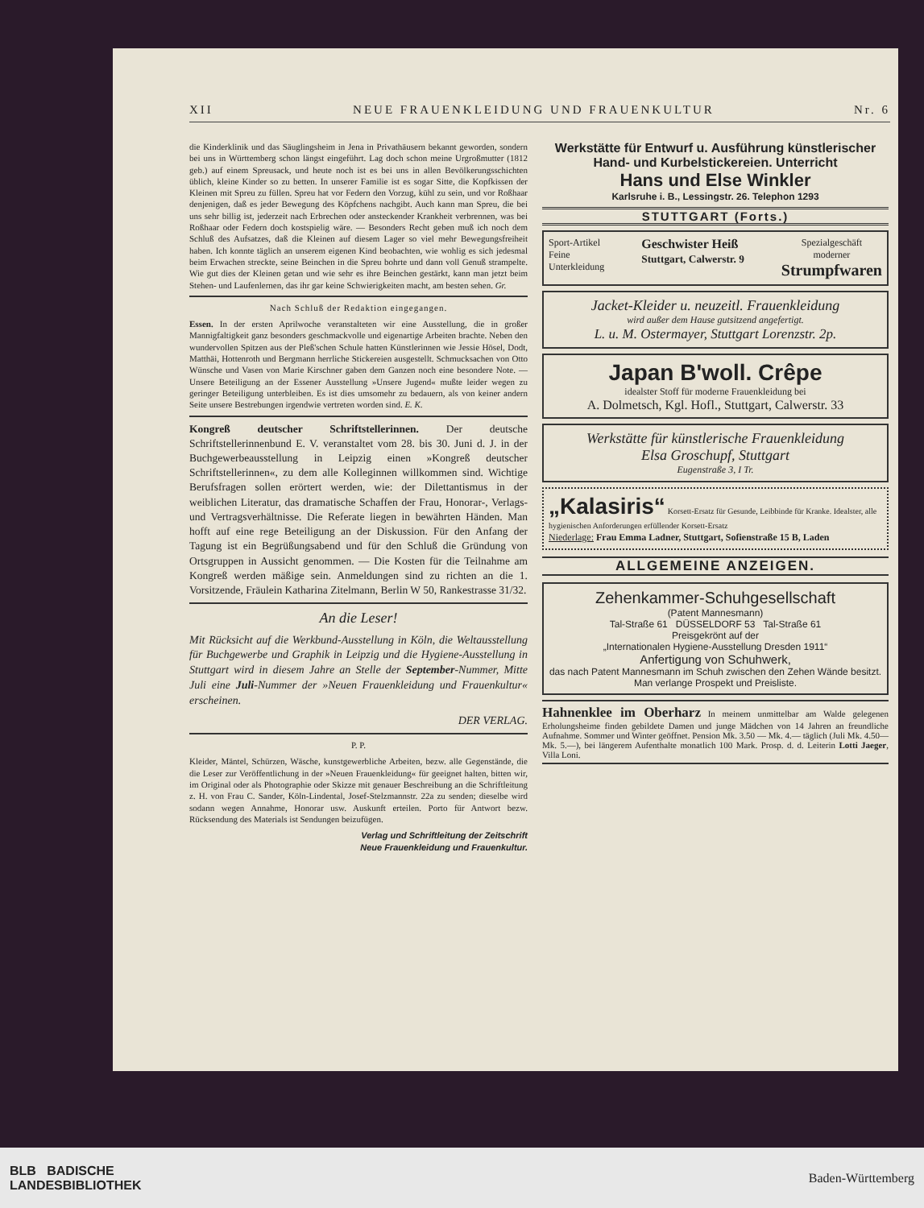XII NEUE FRAUENKLEIDUNG UND FRAUENKULTUR Nr. 6
die Kinderklinik und das Säuglingsheim in Jena in Privathäusern bekannt geworden, sondern bei uns in Württemberg schon längst eingeführt. Lag doch schon meine Urgroßmutter (1812 geb.) auf einem Spreusack, und heute noch ist es bei uns in allen Bevölkerungsschichten üblich, kleine Kinder so zu betten. In unserer Familie ist es sogar Sitte, die Kopfkissen der Kleinen mit Spreu zu füllen. Spreu hat vor Federn den Vorzug, kühl zu sein, und vor Roßhaar denjenigen, daß es jeder Bewegung des Köpfchens nachgibt. Auch kann man Spreu, die bei uns sehr billig ist, jederzeit nach Erbrechen oder ansteckender Krankheit verbrennen, was bei Roßhaar oder Federn doch kostspielig wäre. — Besonders Recht geben muß ich noch dem Schluß des Aufsatzes, daß die Kleinen auf diesem Lager so viel mehr Bewegungsfreiheit haben. Ich konnte täglich an unserem eigenen Kind beobachten, wie wohlig es sich jedesmal beim Erwachen streckte, seine Beinchen in die Spreu bohrte und dann voll Genuß strampelte. Wie gut dies der Kleinen getan und wie sehr es ihre Beinchen gestärkt, kann man jetzt beim Stehen- und Laufenlernen, das ihr gar keine Schwierigkeiten macht, am besten sehen. Gr.
Nach Schluß der Redaktion eingegangen.
Essen. In der ersten Aprilwoche veranstalteten wir eine Ausstellung, die in großer Mannigfaltigkeit ganz besonders geschmackvolle und eigenartige Arbeiten brachte. Neben den wundervollen Spitzen aus der Pleß'schen Schule hatten Künstlerinnen wie Jessie Hösel, Dodt, Matthäi, Hottenroth und Bergmann herrliche Stickereien ausgestellt. Schmucksachen von Otto Wünsche und Vasen von Marie Kirschner gaben dem Ganzen noch eine besondere Note. — Unsere Beteiligung an der Essener Ausstellung »Unsere Jugend« mußte leider wegen zu geringer Beteiligung unterbleiben. Es ist dies umsomehr zu bedauern, als von keiner andern Seite unsere Bestrebungen irgendwie vertreten worden sind. E. K.
Kongreß deutscher Schriftstellerinnen. Der deutsche Schriftstellerinnenbund E. V. veranstaltet vom 28. bis 30. Juni d. J. in der Buchgewerbeausstellung in Leipzig einen »Kongreß deutscher Schriftstellerinnen«, zu dem alle Kolleginnen willkommen sind. Wichtige Berufsfragen sollen erörtert werden, wie: der Dilettantismus in der weiblichen Literatur, das dramatische Schaffen der Frau, Honorar-, Verlags- und Vertragsverhältnisse. Die Referate liegen in bewährten Händen. Man hofft auf eine rege Beteiligung an der Diskussion. Für den Anfang der Tagung ist ein Begrüßungsabend und für den Schluß die Gründung von Ortsgruppen in Aussicht genommen. — Die Kosten für die Teilnahme am Kongreß werden mäßige sein. Anmeldungen sind zu richten an die 1. Vorsitzende, Fräulein Katharina Zitelmann, Berlin W 50, Rankestrasse 31/32.
An die Leser!
Mit Rücksicht auf die Werkbund-Ausstellung in Köln, die Weltausstellung für Buchgewerbe und Graphik in Leipzig und die Hygiene-Ausstellung in Stuttgart wird in diesem Jahre an Stelle der September-Nummer, Mitte Juli eine Juli-Nummer der »Neuen Frauenkleidung und Frauenkultur« erscheinen.
DER VERLAG.
P. P.
Kleider, Mäntel, Schürzen, Wäsche, kunstgewerbliche Arbeiten, bezw. alle Gegenstände, die die Leser zur Veröffentlichung in der »Neuen Frauenkleidung« für geeignet halten, bitten wir, im Original oder als Photographie oder Skizze mit genauer Beschreibung an die Schriftleitung z. H. von Frau C. Sander, Köln-Lindental, Josef-Stelzmannstr. 22a zu senden; dieselbe wird sodann wegen Annahme, Honorar usw. Auskunft erteilen. Porto für Antwort bezw. Rücksendung des Materials ist Sendungen beizufügen.
Verlag und Schriftleitung der Zeitschrift
Neue Frauenkleidung und Frauenkultur.
Werkstätte für Entwurf u. Ausführung künstlerischer Hand- und Kurbelstickereien. Unterricht
Hans und Else Winkler
Karlsruhe i. B., Lessingstr. 26. Telephon 1293
STUTTGART (Forts.)
Sport-Artikel
Feine
Unterkleidung
Geschwister Heiß
Stuttgart, Calwerstr. 9
Spezialgeschäft
moderner
Strumpfwaren
Jacket-Kleider u. neuzeitl. Frauenkleidung
wird außer dem Hause gutsitzend angefertigt.
L. u. M. Ostermayer, Stuttgart Lorenzstr. 2p.
Japan B'woll. Crêpe
idealster Stoff für moderne Frauenkleidung bei
A. Dolmetsch, Kgl. Hofl., Stuttgart, Calwerstr. 33
Werkstätte für künstlerische Frauenkleidung
Elsa Groschupf, Stuttgart
Eugenstraße 3, I Tr.
„Kalasiris“ Korsett-Ersatz für Gesunde, Leibbinde für Kranke. Idealster, alle hygienischen Anforderungen erfüllender Korsett-Ersatz
Niederlage: Frau Emma Ladner, Stuttgart, Sofienstraße 15 B, Laden
ALLGEMEINE ANZEIGEN.
Zehenkammer-Schuhgesellschaft
(Patent Mannesmann)
Tal-Straße 61 DÜSSELDORF 53 Tal-Straße 61
Preisgekrönt auf der
„Internationalen Hygiene-Ausstellung Dresden 1911“
Anfertigung von Schuhwerk,
das nach Patent Mannesmann im Schuh zwischen den Zehen Wände besitzt.
Man verlange Prospekt und Preisliste.
Hahnenklee im Oberharz In meinem unmittelbar am Walde gelegenen Erholungsheime finden gebildete Damen und junge Mädchen von 14 Jahren an freundliche Aufnahme. Sommer und Winter geöffnet. Pension Mk. 3.50 — Mk. 4.— täglich (Juli Mk. 4.50—Mk. 5.—), bei längerem Aufenthalte monatlich 100 Mark. Prosp. d. d. Leiterin Lotti Jaeger, Villa Loni.
BLB BADISCHE
LANDESBIBLIOTHEK
Baden-Württemberg